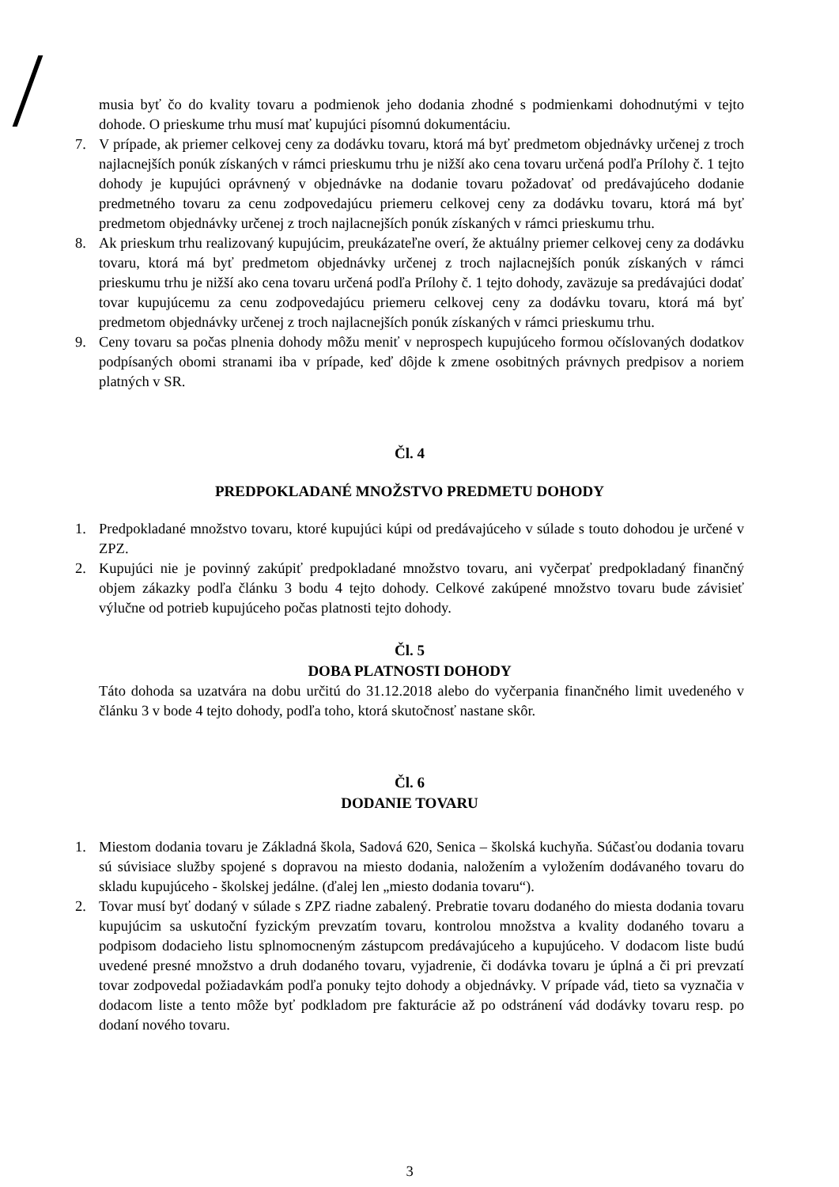musia byť čo do kvality tovaru a podmienok jeho dodania zhodné s podmienkami dohodnutými v tejto dohode. O prieskume trhu musí mať kupujúci písomnú dokumentáciu.
7. V prípade, ak priemer celkovej ceny za dodávku tovaru, ktorá má byť predmetom objednávky určenej z troch najlacnejších ponúk získaných v rámci prieskumu trhu je nižší ako cena tovaru určená podľa Prílohy č. 1 tejto dohody je kupujúci oprávnený v objednávke na dodanie tovaru požadovať od predávajúceho dodanie predmetného tovaru za cenu zodpovedajúcu priemeru celkovej ceny za dodávku tovaru, ktorá má byť predmetom objednávky určenej z troch najlacnejších ponúk získaných v rámci prieskumu trhu.
8. Ak prieskum trhu realizovaný kupujúcim, preukázateľne overí, že aktuálny priemer celkovej ceny za dodávku tovaru, ktorá má byť predmetom objednávky určenej z troch najlacnejších ponúk získaných v rámci prieskumu trhu je nižší ako cena tovaru určená podľa Prílohy č. 1 tejto dohody, zaväzuje sa predávajúci dodať tovar kupujúcemu za cenu zodpovedajúcu priemeru celkovej ceny za dodávku tovaru, ktorá má byť predmetom objednávky určenej z troch najlacnejších ponúk získaných v rámci prieskumu trhu.
9. Ceny tovaru sa počas plnenia dohody môžu meniť v neprospech kupujúceho formou očíslovaných dodatkov podpísaných obomi stranami iba v prípade, keď dôjde k zmene osobitných právnych predpisov a noriem platných v SR.
Čl. 4
PREDPOKLADANÉ MNOŽSTVO PREDMETU DOHODY
1. Predpokladané množstvo tovaru, ktoré kupujúci kúpi od predávajúceho v súlade s touto dohodou je určené v ZPZ.
2. Kupujúci nie je povinný zakúpiť predpokladané množstvo tovaru, ani vyčerpať predpokladaný finančný objem zákazky podľa článku 3 bodu 4 tejto dohody. Celkové zakúpené množstvo tovaru bude závisieť výlučne od potrieb kupujúceho počas platnosti tejto dohody.
Čl. 5
DOBA PLATNOSTI DOHODY
Táto dohoda sa uzatvára na dobu určitú do 31.12.2018 alebo do vyčerpania finančného limit uvedeného v článku 3 v bode 4 tejto dohody, podľa toho, ktorá skutočnosť nastane skôr.
Čl. 6
DODANIE TOVARU
1. Miestom dodania tovaru je Základná škola, Sadová 620, Senica – školská kuchyňa. Súčasťou dodania tovaru sú súvisiace služby spojené s dopravou na miesto dodania, naložením a vyložením dodávaného tovaru do skladu kupujúceho - školskej jedálne. (ďalej len „miesto dodania tovaru“).
2. Tovar musí byť dodaný v súlade s ZPZ riadne zabalený. Prebratie tovaru dodaného do miesta dodania tovaru kupujúcim sa uskutoční fyzickým prevzatím tovaru, kontrolou množstva a kvality dodaného tovaru a podpisom dodacieho listu splnomocneným zástupcom predávajúceho a kupujúceho. V dodacom liste budú uvedené presné množstvo a druh dodaného tovaru, vyjadrenie, či dodávka tovaru je úplná a či pri prevzatí tovar zodpovedal požiadavkám podľa ponuky tejto dohody a objednávky. V prípade vád, tieto sa vyznačia v dodacom liste a tento môže byť podkladom pre fakturácie až po odstránení vád dodávky tovaru resp. po dodaní nového tovaru.
3